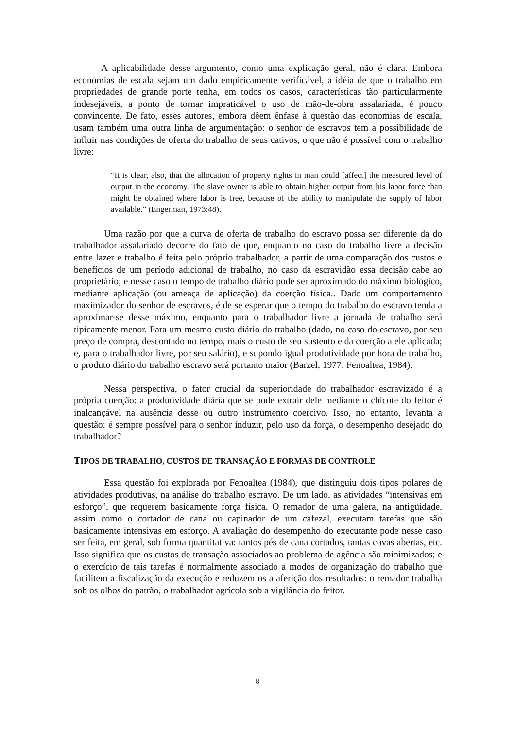A aplicabilidade desse argumento, como uma explicação geral, não é clara. Embora economias de escala sejam um dado empiricamente verificável, a idéia de que o trabalho em propriedades de grande porte tenha, em todos os casos, características tão particularmente indesejáveis, a ponto de tornar impraticável o uso de mão-de-obra assalariada, é pouco convincente. De fato, esses autores, embora dêem ênfase à questão das economias de escala, usam também uma outra linha de argumentação: o senhor de escravos tem a possibilidade de influir nas condições de oferta do trabalho de seus cativos, o que não é possível com o trabalho livre:
“It is clear, also, that the allocation of property rights in man could [affect] the measured level of output in the economy. The slave owner is able to obtain higher output from his labor force than might be obtained where labor is free, because of the ability to manipulate the supply of labor available.” (Engerman, 1973:48).
Uma razão por que a curva de oferta de trabalho do escravo possa ser diferente da do trabalhador assalariado decorre do fato de que, enquanto no caso do trabalho livre a decisão entre lazer e trabalho é feita pelo próprio trabalhador, a partir de uma comparação dos custos e benefícios de um período adicional de trabalho, no caso da escravidão essa decisão cabe ao proprietário; e nesse caso o tempo de trabalho diário pode ser aproximado do máximo biológico, mediante aplicação (ou ameaça de aplicação) da coerção física.. Dado um comportamento maximizador do senhor de escravos, é de se esperar que o tempo do trabalho do escravo tenda a aproximar-se desse máximo, enquanto para o trabalhador livre a jornada de trabalho será tipicamente menor. Para um mesmo custo diário do trabalho (dado, no caso do escravo, por seu preço de compra, descontado no tempo, mais o custo de seu sustento e da coerção a ele aplicada; e, para o trabalhador livre, por seu salário), e supondo igual produtividade por hora de trabalho, o produto diário do trabalho escravo será portanto maior (Barzel, 1977; Fenoaltea, 1984).
Nessa perspectiva, o fator crucial da superioridade do trabalhador escravizado é a própria coerção: a produtividade diária que se pode extrair dele mediante o chicote do feitor é inalcançável na ausência desse ou outro instrumento coercivo. Isso, no entanto, levanta a questão: é sempre possível para o senhor induzir, pelo uso da força, o desempenho desejado do trabalhador?
TIPOS DE TRABALHO, CUSTOS DE TRANSAÇÃO E FORMAS DE CONTROLE
Essa questão foi explorada por Fenoaltea (1984), que distinguiu dois tipos polares de atividades produtivas, na análise do trabalho escravo. De um lado, as atividades “ïntensivas em esforço”, que requerem basicamente força física. O remador de uma galera, na antigüidade, assim como o cortador de cana ou capinador de um cafezal, executam tarefas que são basicamente intensivas em esforço. A avaliação do desempenho do executante pode nesse caso ser feita, em geral, sob forma quantitativa: tantos pés de cana cortados, tantas covas abertas, etc. Isso significa que os custos de transação associados ao problema de agência são minimizados; e o exercício de tais tarefas é normalmente associado a modos de organização do trabalho que facilitem a fiscalização da execução e reduzem os a aferição dos resultados: o remador trabalha sob os olhos do patrão, o trabalhador agrícola sob a vigilância do feitor.
8